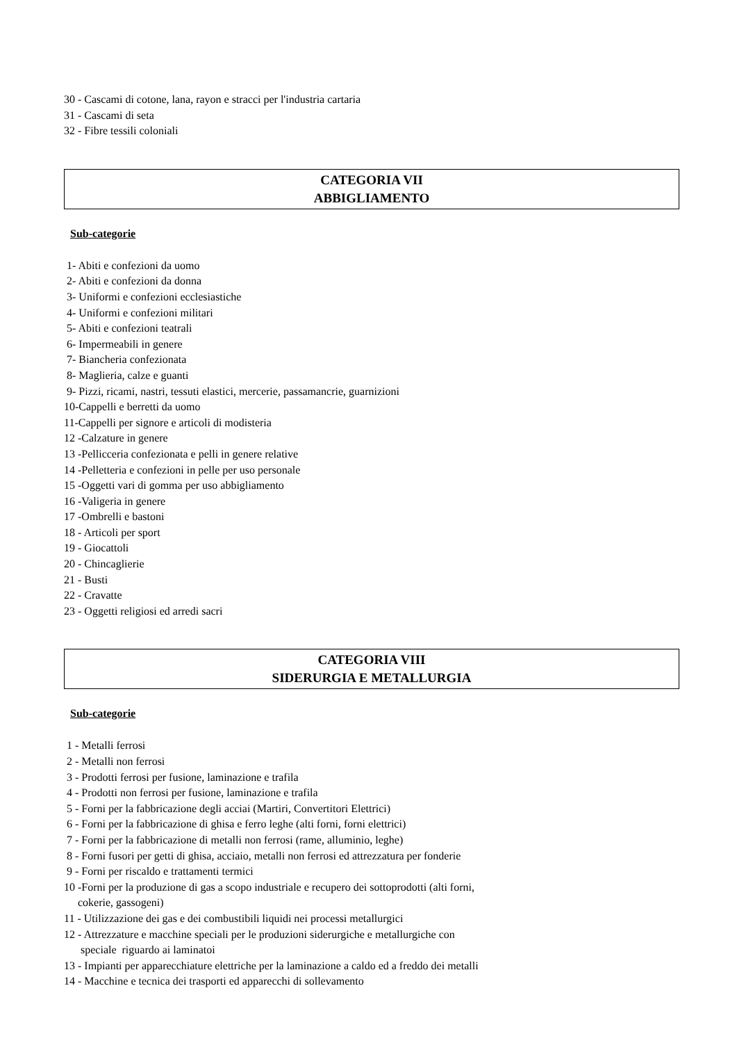30 - Cascami di cotone, lana, rayon e stracci per l'industria cartaria
31 - Cascami di seta
32 - Fibre tessili coloniali
CATEGORIA VII
ABBIGLIAMENTO
Sub-categorie
1- Abiti e confezioni da uomo 2- Abiti e confezioni da donna 3- Uniformi e confezioni ecclesiastiche 4- Uniformi e confezioni militari 5- Abiti e confezioni teatrali 6- Impermeabili in genere 7- Biancheria confezionata 8- Maglieria, calze e guanti 9- Pizzi, ricami, nastri, tessuti elastici, mercerie, passamancrie, guarnizioni 10-Cappelli e berretti da uomo 11-Cappelli per signore e articoli di modisteria 12 -Calzature in genere 13 -Pellicceria confezionata e pelli in genere relative 14 -Pelletteria e confezioni in pelle per uso personale 15 -Oggetti vari di gomma per uso abbigliamento 16 -Valigeria in genere 17 -Ombrelli e bastoni 18 - Articoli per sport 19 - Giocattoli 20 - Chincaglierie 21 - Busti 22 - Cravatte 23 - Oggetti religiosi ed arredi sacri
CATEGORIA VIII
SIDERURGIA E METALLURGIA
Sub-categorie
1 - Metalli ferrosi 2 - Metalli non ferrosi 3 - Prodotti ferrosi per fusione, laminazione e trafila 4 - Prodotti non ferrosi per fusione, laminazione e trafila 5 - Forni per la fabbricazione degli acciai (Martiri, Convertitori Elettrici) 6 - Forni per la fabbricazione di ghisa e ferro leghe (alti forni, forni elettrici) 7 - Forni per la fabbricazione di metalli non ferrosi (rame, alluminio, leghe) 8 - Forni fusori per getti di ghisa, acciaio, metalli non ferrosi ed attrezzatura per fonderie 9 - Forni per riscaldo e trattamenti termici 10 -Forni per la produzione di gas a scopo industriale e recupero dei sottoprodotti (alti forni, cokerie, gassogeni) 11 - Utilizzazione dei gas e dei combustibili liquidi nei processi metallurgici 12 - Attrezzature e macchine speciali per le produzioni siderurgiche e metallurgiche con speciale riguardo ai laminatoi 13 - Impianti per apparecchiature elettriche per la laminazione a caldo ed a freddo dei metalli 14 - Macchine e tecnica dei trasporti ed apparecchi di sollevamento